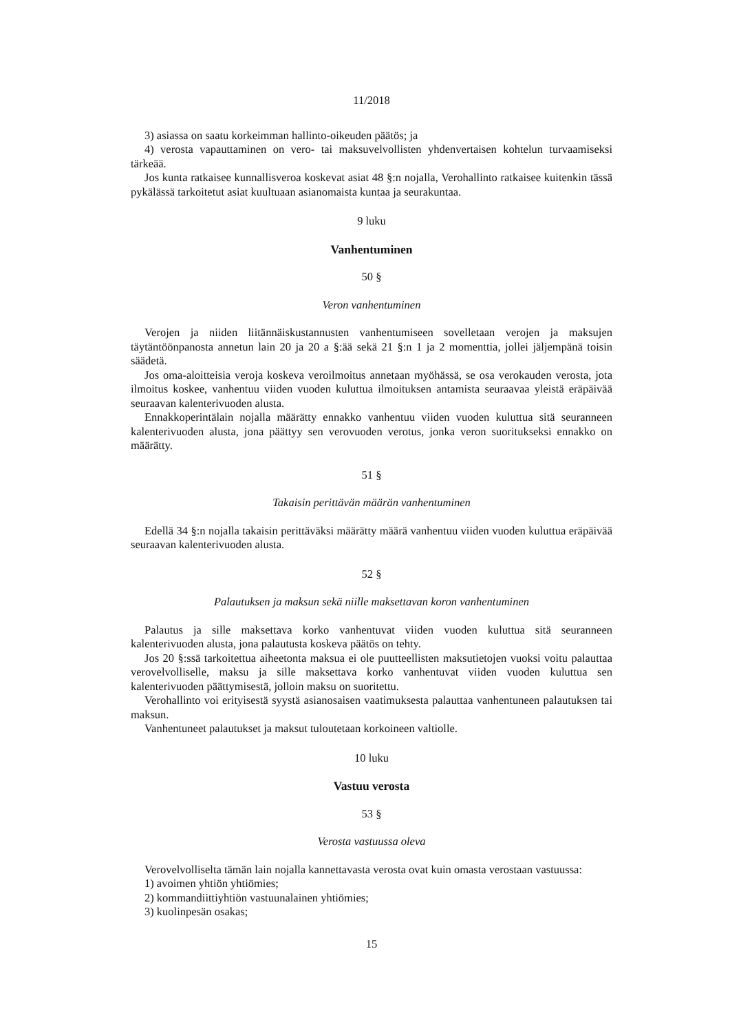11/2018
3) asiassa on saatu korkeimman hallinto-oikeuden päätös; ja
4) verosta vapauttaminen on vero- tai maksuvelvollisten yhdenvertaisen kohtelun turvaamiseksi tärkeää.
Jos kunta ratkaisee kunnallisveroa koskevat asiat 48 §:n nojalla, Verohallinto ratkaisee kuitenkin tässä pykälässä tarkoitetut asiat kuultuaan asianomaista kuntaa ja seurakuntaa.
9 luku
Vanhentuminen
50 §
Veron vanhentuminen
Verojen ja niiden liitännäiskustannusten vanhentumiseen sovelletaan verojen ja maksujen täytäntöönpanosta annetun lain 20 ja 20 a §:ää sekä 21 §:n 1 ja 2 momenttia, jollei jäljempänä toisin säädetä.
Jos oma-aloitteisia veroja koskeva veroilmoitus annetaan myöhässä, se osa verokauden verosta, jota ilmoitus koskee, vanhentuu viiden vuoden kuluttua ilmoituksen antamista seuraavaa yleistä eräpäivää seuraavan kalenterivuoden alusta.
Ennakkoperintälain nojalla määrätty ennakko vanhentuu viiden vuoden kuluttua sitä seuranneen kalenterivuoden alusta, jona päättyy sen verovuoden verotus, jonka veron suoritukseksi ennakko on määrätty.
51 §
Takaisin perittävän määrän vanhentuminen
Edellä 34 §:n nojalla takaisin perittäväksi määrätty määrä vanhentuu viiden vuoden kuluttua eräpäivää seuraavan kalenterivuoden alusta.
52 §
Palautuksen ja maksun sekä niille maksettavan koron vanhentuminen
Palautus ja sille maksettava korko vanhentuvat viiden vuoden kuluttua sitä seuranneen kalenterivuoden alusta, jona palautusta koskeva päätös on tehty.
Jos 20 §:ssä tarkoitettua aiheetonta maksua ei ole puutteellisten maksutietojen vuoksi voitu palauttaa verovelvolliselle, maksu ja sille maksettava korko vanhentuvat viiden vuoden kuluttua sen kalenterivuoden päättymisestä, jolloin maksu on suoritettu.
Verohallinto voi erityisestä syystä asianosaisen vaatimuksesta palauttaa vanhentuneen palautuksen tai maksun.
Vanhentuneet palautukset ja maksut tuloutetaan korkoineen valtiolle.
10 luku
Vastuu verosta
53 §
Verosta vastuussa oleva
Verovelvolliselta tämän lain nojalla kannettavasta verosta ovat kuin omasta verostaan vastuussa:
1) avoimen yhtiön yhtiömies;
2) kommandiittiyhtiön vastuunalainen yhtiömies;
3) kuolinpesän osakas;
15